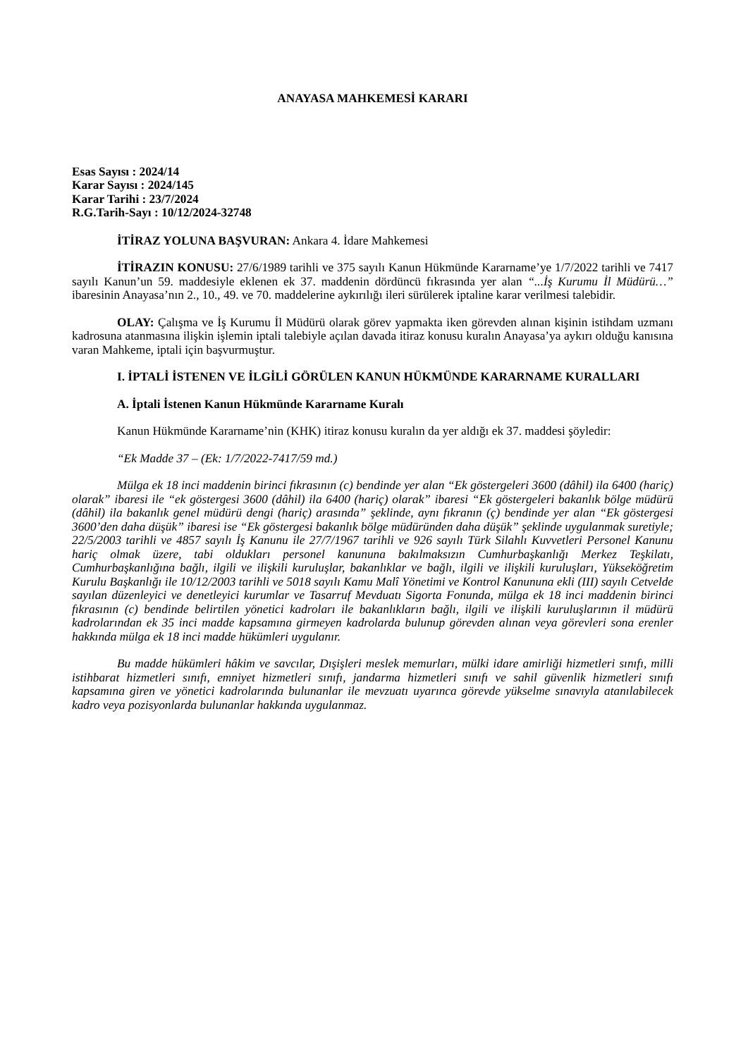ANAYASA MAHKEMESİ KARARI
Esas Sayısı : 2024/14
Karar Sayısı : 2024/145
Karar Tarihi : 23/7/2024
R.G.Tarih-Sayı : 10/12/2024-32748
İTİRAZ YOLUNA BAŞVURAN: Ankara 4. İdare Mahkemesi
İTİRAZIN KONUSU: 27/6/1989 tarihli ve 375 sayılı Kanun Hükmünde Kararname’ye 1/7/2022 tarihli ve 7417 sayılı Kanun’un 59. maddesiyle eklenen ek 37. maddenin dördüncü fıkrasında yer alan “...İş Kurumu İl Müdürü…” ibaresinin Anayasa’nın 2., 10., 49. ve 70. maddelerine aykırılığı ileri sürülerek iptaline karar verilmesi talebidir.
OLAY: Çalışma ve İş Kurumu İl Müdürü olarak görev yapmakta iken görevden alınan kişinin istihdam uzmanı kadrosuna atanmasına ilişkin işlemin iptali talebiyle açılan davada itiraz konusu kuralın Anayasa’ya aykırı olduğu kanısına varan Mahkeme, iptali için başvurmuştur.
I. İPTALİ İSTENEN VE İLGİLİ GÖRÜLEN KANUN HÜKMÜNDE KARARNAME KURALLARI
A. İptali İstenen Kanun Hükmünde Kararname Kuralı
Kanun Hükmünde Kararname’nin (KHK) itiraz konusu kuralın da yer aldığı ek 37. maddesi şöyledir:
“Ek Madde 37 – (Ek: 1/7/2022-7417/59 md.)
Mülga ek 18 inci maddenin birinci fıkrasının (c) bendinde yer alan “Ek göstergeleri 3600 (dâhil) ila 6400 (hariç) olarak” ibaresi ile “ek göstergesi 3600 (dâhil) ila 6400 (hariç) olarak” ibaresi “Ek göstergeleri bakanlık bölge müdürü (dâhil) ila bakanlık genel müdürü dengi (hariç) arasında” şeklinde, aynı fıkranın (ç) bendinde yer alan “Ek göstergesi 3600’den daha düşük” ibaresi ise “Ek göstergesi bakanlık bölge müdüründen daha düşük” şeklinde uygulanmak suretiyle; 22/5/2003 tarihli ve 4857 sayılı İş Kanunu ile 27/7/1967 tarihli ve 926 sayılı Türk Silahlı Kuvvetleri Personel Kanunu hariç olmak üzere, tabi oldukları personel kanununa bakılmaksızın Cumhurbaşkanlığı Merkez Teşkilatı, Cumhurbaşkanlığına bağlı, ilgili ve ilişkili kuruluşlar, bakanlıklar ve bağlı, ilgili ve ilişkili kuruluşları, Yükseköğretim Kurulu Başkanlığı ile 10/12/2003 tarihli ve 5018 sayılı Kamu Malî Yönetimi ve Kontrol Kanununa ekli (III) sayılı Cetvelde sayılan düzenleyici ve denetleyici kurumlar ve Tasarruf Mevduatı Sigorta Fonunda, mülga ek 18 inci maddenin birinci fıkrasının (c) bendinde belirtilen yönetici kadroları ile bakanlıkların bağlı, ilgili ve ilişkili kuruluşlarının il müdürü kadrolarından ek 35 inci madde kapsamına girmeyen kadrolarda bulunup görevden alınan veya görevleri sona erenler hakkında mülga ek 18 inci madde hükümleri uygulanır.
Bu madde hükümleri hâkim ve savcılar, Dışişleri meslek memurları, mülki idare amirliği hizmetleri sınıfı, milli istihbarat hizmetleri sınıfı, emniyet hizmetleri sınıfı, jandarma hizmetleri sınıfı ve sahil güvenlik hizmetleri sınıfı kapsamına giren ve yönetici kadrolarında bulunanlar ile mevzuatı uyarınca görevde yükselme sınavıyla atanılabilecek kadro veya pozisyonlarda bulunanlar hakkında uygulanmaz.